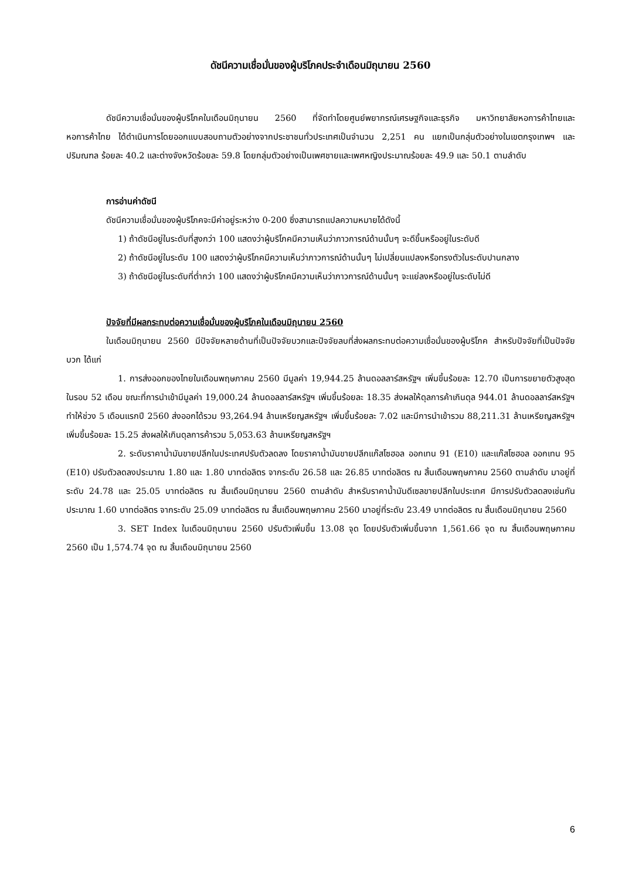ดัชนีความเชื่อมั่นของผู้บริโภคประจำเดือนมิถุนายน 2560
ดัชนีความเชื่อมั่นของผู้บริโภคในเดือนมิถุนายน 2560 ที่จัดทำโดยศูนย์พยากรณ์เศรษฐกิจและธุรกิจ มหาวิทยาลัยหอการค้าไทยและหอการค้าไทย ได้ดำเนินการโดยออกแบบสอบถามตัวอย่างจากประชาชนทั่วประเทศเป็นจำนวน 2,251 คน แยกเป็นกลุ่มตัวอย่างในเขตกรุงเทพฯ และปริมณฑล ร้อยละ 40.2 และต่างจังหวัดร้อยละ 59.8 โดยกลุ่มตัวอย่างเป็นเพศชายและเพศหญิงประมาณร้อยละ 49.9 และ 50.1 ตามลำดับ
การอ่านค่าดัชนี
ดัชนีความเชื่อมั่นของผู้บริโภคจะมีค่าอยู่ระหว่าง 0-200 ซึ่งสามารถแปลความหมายได้ดังนี้
1) ถ้าดัชนีอยู่ในระดับที่สูงกว่า 100 แสดงว่าผู้บริโภคมีความเห็นว่าภาวการณ์ด้านนั้นๆ จะดีขึ้นหรืออยู่ในระดับดี
2) ถ้าดัชนีอยู่ในระดับ 100 แสดงว่าผู้บริโภคมีความเห็นว่าภาวการณ์ด้านนั้นๆ ไม่เปลี่ยนแปลงหรือทรงตัวในระดับปานกลาง
3) ถ้าดัชนีอยู่ในระดับที่ต่ำกว่า 100 แสดงว่าผู้บริโภคมีความเห็นว่าภาวการณ์ด้านนั้นๆ จะแย่ลงหรืออยู่ในระดับไม่ดี
ปัจจัยที่มีผลกระทบต่อความเชื่อมั่นของผู้บริโภคในเดือนมิถุนายน 2560
ในเดือนมิถุนายน 2560 มีปัจจัยหลายด้านที่เป็นปัจจัยบวกและปัจจัยลบที่ส่งผลกระทบต่อความเชื่อมั่นของผู้บริโภค สำหรับปัจจัยที่เป็นปัจจัยบวก ได้แก่
1. การส่งออกของไทยในเดือนพฤษภาคม 2560 มีมูลค่า 19,944.25 ล้านดอลลาร์สหรัฐฯ เพิ่มขึ้นร้อยละ 12.70 เป็นการขยายตัวสูงสุดในรอบ 52 เดือน ขณะที่การนำเข้ามีมูลค่า 19,000.24 ล้านดอลลาร์สหรัฐฯ เพิ่มขึ้นร้อยละ 18.35 ส่งผลให้ดุลการค้าเกินดุล 944.01 ล้านดอลลาร์สหรัฐฯ ทำให้ช่วง 5 เดือนแรกปี 2560 ส่งออกได้รวม 93,264.94 ล้านเหรียญสหรัฐฯ เพิ่มขึ้นร้อยละ 7.02 และมีการนำเข้ารวม 88,211.31 ล้านเหรียญสหรัฐฯ เพิ่มขึ้นร้อยละ 15.25 ส่งผลให้เกินดุลการค้ารวม 5,053.63 ล้านเหรียญสหรัฐฯ
2. ระดับราคาน้ำมันขายปลีกในประเทศปรับตัวลดลง โดยราคาน้ำมันขายปลีกแก๊สโซฮอล ออกเทน 91 (E10) และแก๊สโซฮอล ออกเทน 95 (E10) ปรับตัวลดลงประมาณ 1.80 และ 1.80 บาทต่อลิตร จากระดับ 26.58 และ 26.85 บาทต่อลิตร ณ สิ้นเดือนพฤษภาคม 2560 ตามลำดับ มาอยู่ที่ระดับ 24.78 และ 25.05 บาทต่อลิตร ณ สิ้นเดือนมิถุนายน 2560 ตามลำดับ สำหรับราคาน้ำมันดีเซลขายปลีกในประเทศ มีการปรับตัวลดลงเช่นกันประมาณ 1.60 บาทต่อลิตร จากระดับ 25.09 บาทต่อลิตร ณ สิ้นเดือนพฤษภาคม 2560 มาอยู่ที่ระดับ 23.49 บาทต่อลิตร ณ สิ้นเดือนมิถุนายน 2560
3. SET Index ในเดือนมิถุนายน 2560 ปรับตัวเพิ่มขึ้น 13.08 จุด โดยปรับตัวเพิ่มขึ้นจาก 1,561.66 จุด ณ สิ้นเดือนพฤษภาคม 2560 เป็น 1,574.74 จุด ณ สิ้นเดือนมิถุนายน 2560
6